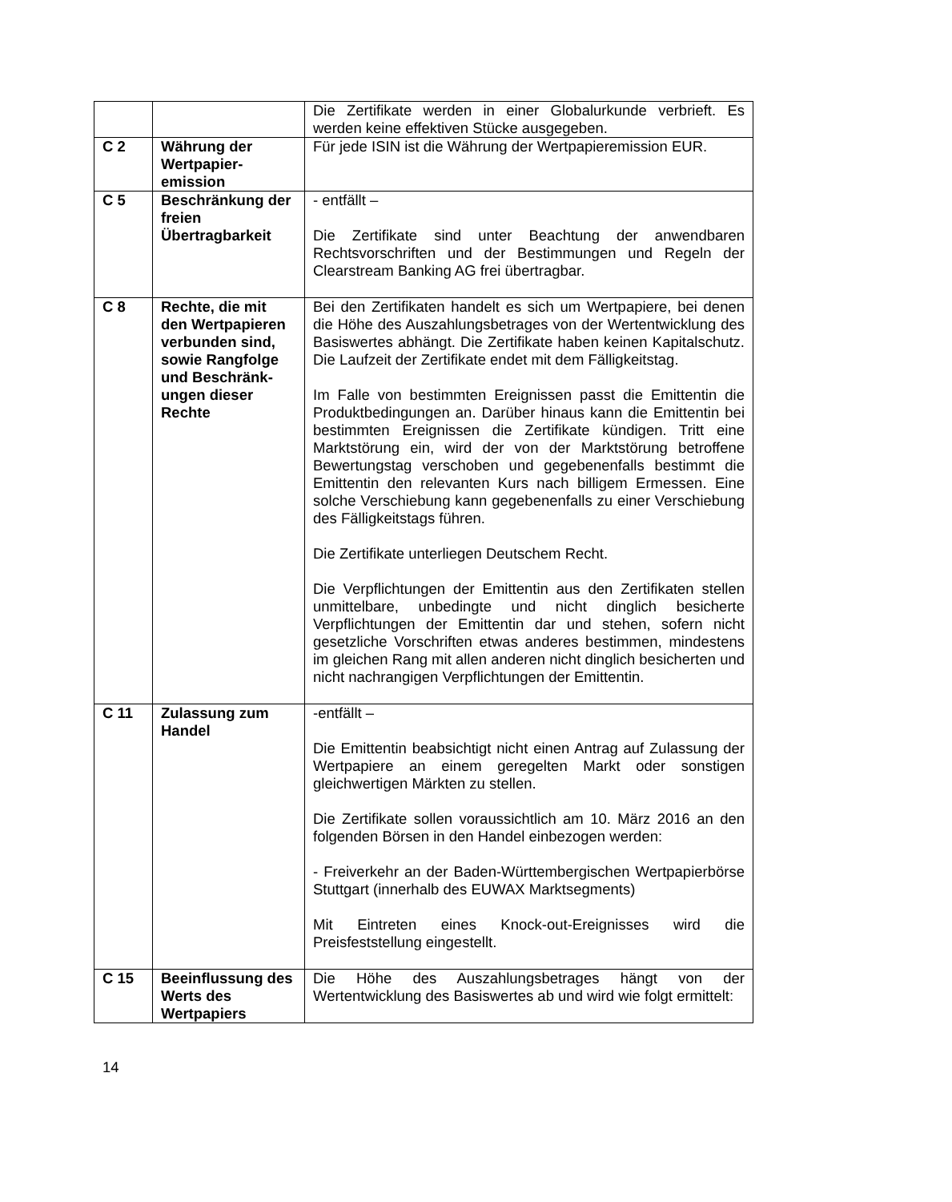| | | Die Zertifikate werden in einer Globalurkunde verbrieft. Es werden keine effektiven Stücke ausgegeben. |
| C 2 | Währung der Wertpapier-emission | Für jede ISIN ist die Währung der Wertpapieremission EUR. |
| C 5 | Beschränkung der freien Übertragbarkeit | - entfällt – Die Zertifikate sind unter Beachtung der anwendbaren Rechtsvorschriften und der Bestimmungen und Regeln der Clearstream Banking AG frei übertragbar. |
| C 8 | Rechte, die mit den Wertpapieren verbunden sind, sowie Rangfolge und Beschränk-ungen dieser Rechte | Bei den Zertifikaten handelt es sich um Wertpapiere, bei denen die Höhe des Auszahlungsbetrages von der Wertentwicklung des Basiswertes abhängt. Die Zertifikate haben keinen Kapitalschutz. Die Laufzeit der Zertifikate endet mit dem Fälligkeitstag. Im Falle von bestimmten Ereignissen passt die Emittentin die Produktbedingungen an. Darüber hinaus kann die Emittentin bei bestimmten Ereignissen die Zertifikate kündigen. Tritt eine Marktstörung ein, wird der von der Marktstörung betroffene Bewertungstag verschoben und gegebenenfalls bestimmt die Emittentin den relevanten Kurs nach billigem Ermessen. Eine solche Verschiebung kann gegebenenfalls zu einer Verschiebung des Fälligkeitstags führen. Die Zertifikate unterliegen Deutschem Recht. Die Verpflichtungen der Emittentin aus den Zertifikaten stellen unmittelbare, unbedingte und nicht dinglich besicherte Verpflichtungen der Emittentin dar und stehen, sofern nicht gesetzliche Vorschriften etwas anderes bestimmen, mindestens im gleichen Rang mit allen anderen nicht dinglich besicherten und nicht nachrangigen Verpflichtungen der Emittentin. |
| C 11 | Zulassung zum Handel | -entfällt – Die Emittentin beabsichtigt nicht einen Antrag auf Zulassung der Wertpapiere an einem geregelten Markt oder sonstigen gleichwertigen Märkten zu stellen. Die Zertifikate sollen voraussichtlich am 10. März 2016 an den folgenden Börsen in den Handel einbezogen werden: - Freiverkehr an der Baden-Württembergischen Wertpapierbörse Stuttgart (innerhalb des EUWAX Marktsegments) Mit Eintreten eines Knock-out-Ereignisses wird die Preisfeststellung eingestellt. |
| C 15 | Beeinflussung des Werts des Wertpapiers | Die Höhe des Auszahlungsbetrages hängt von der Wertentwicklung des Basiswertes ab und wird wie folgt ermittelt: |
14